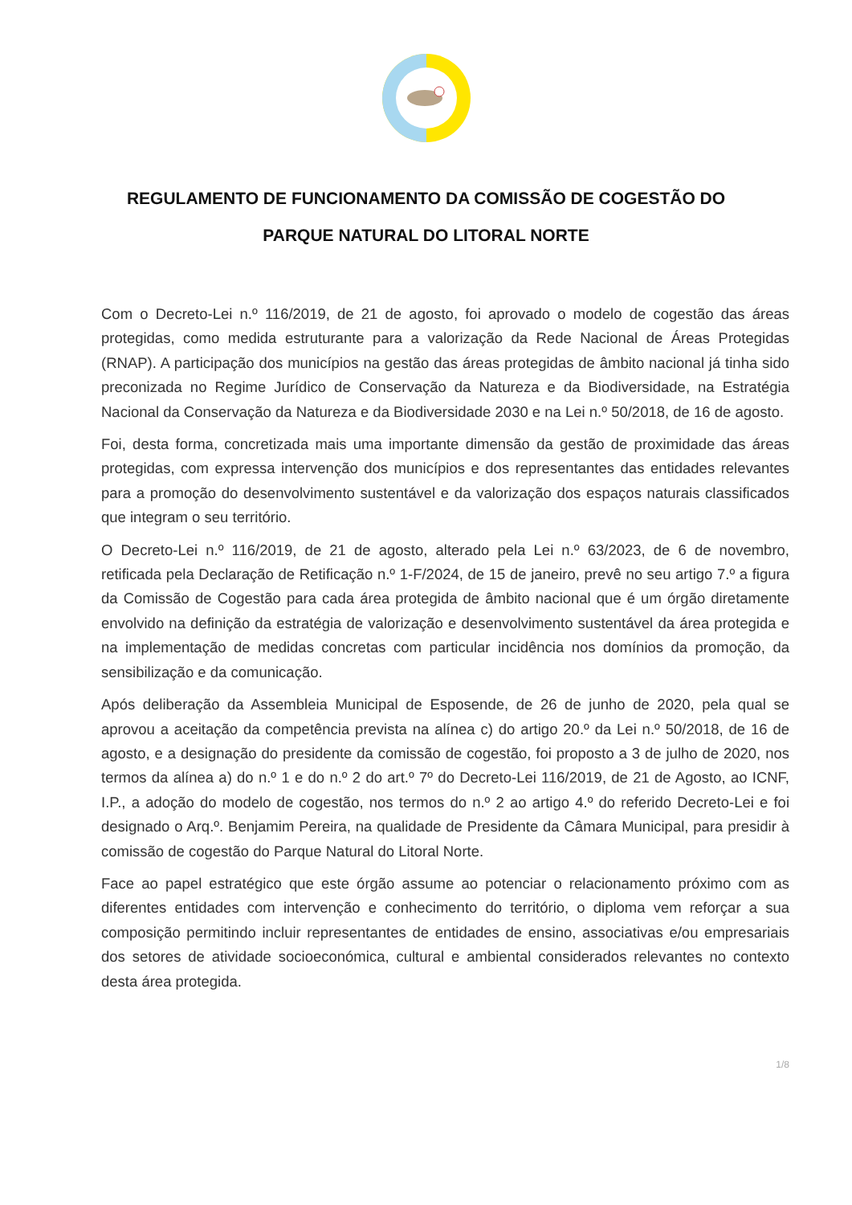REGULAMENTO DE FUNCIONAMENTO DA COMISSÃO DE COGESTÃO DO PARQUE NATURAL DO LITORAL NORTE
Com o Decreto-Lei n.º 116/2019, de 21 de agosto, foi aprovado o modelo de cogestão das áreas protegidas, como medida estruturante para a valorização da Rede Nacional de Áreas Protegidas (RNAP). A participação dos municípios na gestão das áreas protegidas de âmbito nacional já tinha sido preconizada no Regime Jurídico de Conservação da Natureza e da Biodiversidade, na Estratégia Nacional da Conservação da Natureza e da Biodiversidade 2030 e na Lei n.º 50/2018, de 16 de agosto.
Foi, desta forma, concretizada mais uma importante dimensão da gestão de proximidade das áreas protegidas, com expressa intervenção dos municípios e dos representantes das entidades relevantes para a promoção do desenvolvimento sustentável e da valorização dos espaços naturais classificados que integram o seu território.
O Decreto-Lei n.º 116/2019, de 21 de agosto, alterado pela Lei n.º 63/2023, de 6 de novembro, retificada pela Declaração de Retificação n.º 1-F/2024, de 15 de janeiro, prevê no seu artigo 7.º a figura da Comissão de Cogestão para cada área protegida de âmbito nacional que é um órgão diretamente envolvido na definição da estratégia de valorização e desenvolvimento sustentável da área protegida e na implementação de medidas concretas com particular incidência nos domínios da promoção, da sensibilização e da comunicação.
Após deliberação da Assembleia Municipal de Esposende, de 26 de junho de 2020, pela qual se aprovou a aceitação da competência prevista na alínea c) do artigo 20.º da Lei n.º 50/2018, de 16 de agosto, e a designação do presidente da comissão de cogestão, foi proposto a 3 de julho de 2020, nos termos da alínea a) do n.º 1 e do n.º 2 do art.º 7º do Decreto-Lei 116/2019, de 21 de Agosto, ao ICNF, I.P., a adoção do modelo de cogestão, nos termos do n.º 2 ao artigo 4.º do referido Decreto-Lei e foi designado o Arq.º. Benjamim Pereira, na qualidade de Presidente da Câmara Municipal, para presidir à comissão de cogestão do Parque Natural do Litoral Norte.
Face ao papel estratégico que este órgão assume ao potenciar o relacionamento próximo com as diferentes entidades com intervenção e conhecimento do território, o diploma vem reforçar a sua composição permitindo incluir representantes de entidades de ensino, associativas e/ou empresariais dos setores de atividade socioeconómica, cultural e ambiental considerados relevantes no contexto desta área protegida.
1/8